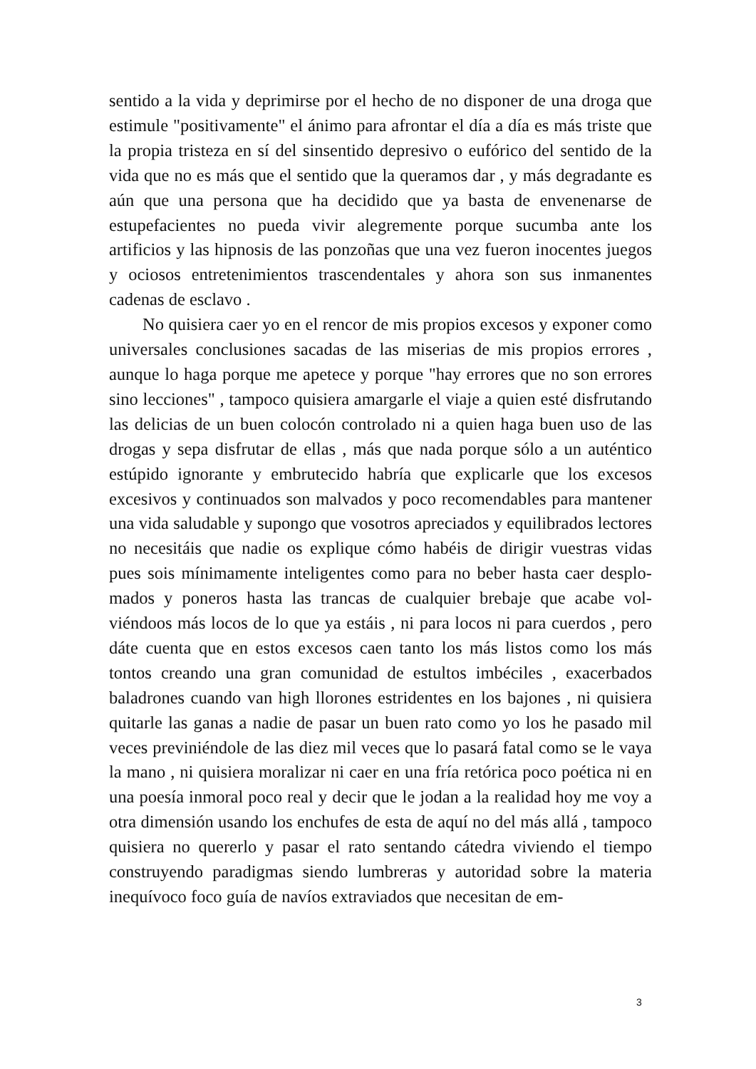sentido a la vida y deprimirse por el hecho de no disponer de una droga que estimule "positivamente" el ánimo para afrontar el día a día es más triste que la propia tristeza en sí del sinsentido depresivo o eufórico del sentido de la vida que no es más que el sentido que la queramos dar , y más degradante es aún que una persona que ha decidido que ya basta de envenenarse de estupefacientes no pueda vivir alegremente porque sucumba ante los artificios y las hipnosis de las ponzoñas que una vez fueron inocentes juegos y ociosos entretenimientos trascendentales y ahora son sus inmanentes cadenas de esclavo .
No quisiera caer yo en el rencor de mis propios excesos y exponer como universales conclusiones sacadas de las miserias de mis propios errores , aunque lo haga porque me apetece y porque "hay errores que no son errores sino lecciones" , tampoco quisiera amargarle el viaje a quien esté disfrutando las delicias de un buen colocón controlado ni a quien haga buen uso de las drogas y sepa disfrutar de ellas , más que nada porque sólo a un auténtico estúpido ignorante y embrutecido habría que explicarle que los excesos excesivos y continuados son malvados y poco recomendables para mantener una vida saludable y supongo que vosotros apreciados y equilibrados lectores no necesi­táis que nadie os explique cómo habéis de dirigir vuestras vidas pues sois mínimamente inteligentes como para no beber hasta caer desplo­mados y poneros hasta las trancas de cualquier brebaje que acabe vol­viéndoos más locos de lo que ya estáis , ni para locos ni para cuerdos , pero dáte cuenta que en estos excesos caen tanto los más listos como los más tontos creando una gran comunidad de estultos imbéciles , exacerbados baladrones cuando van high llorones estridentes en los bajones , ni quisiera quitarle las ganas a nadie de pasar un buen rato como yo los he pasado mil veces previniéndole de las diez mil veces que lo pasará fatal como se le vaya la mano , ni quisiera moralizar ni caer en una fría retórica poco poética ni en una poesía inmoral poco real y decir que le jodan a la realidad hoy me voy a otra dimensión usando los enchufes de esta de aquí no del más allá , tampoco quisie­ra no quererlo y pasar el rato sentando cátedra viviendo el tiempo construyendo paradigmas siendo lumbreras y autoridad sobre la ma­teria inequívoco foco guía de navíos extraviados que necesitan de em-
3